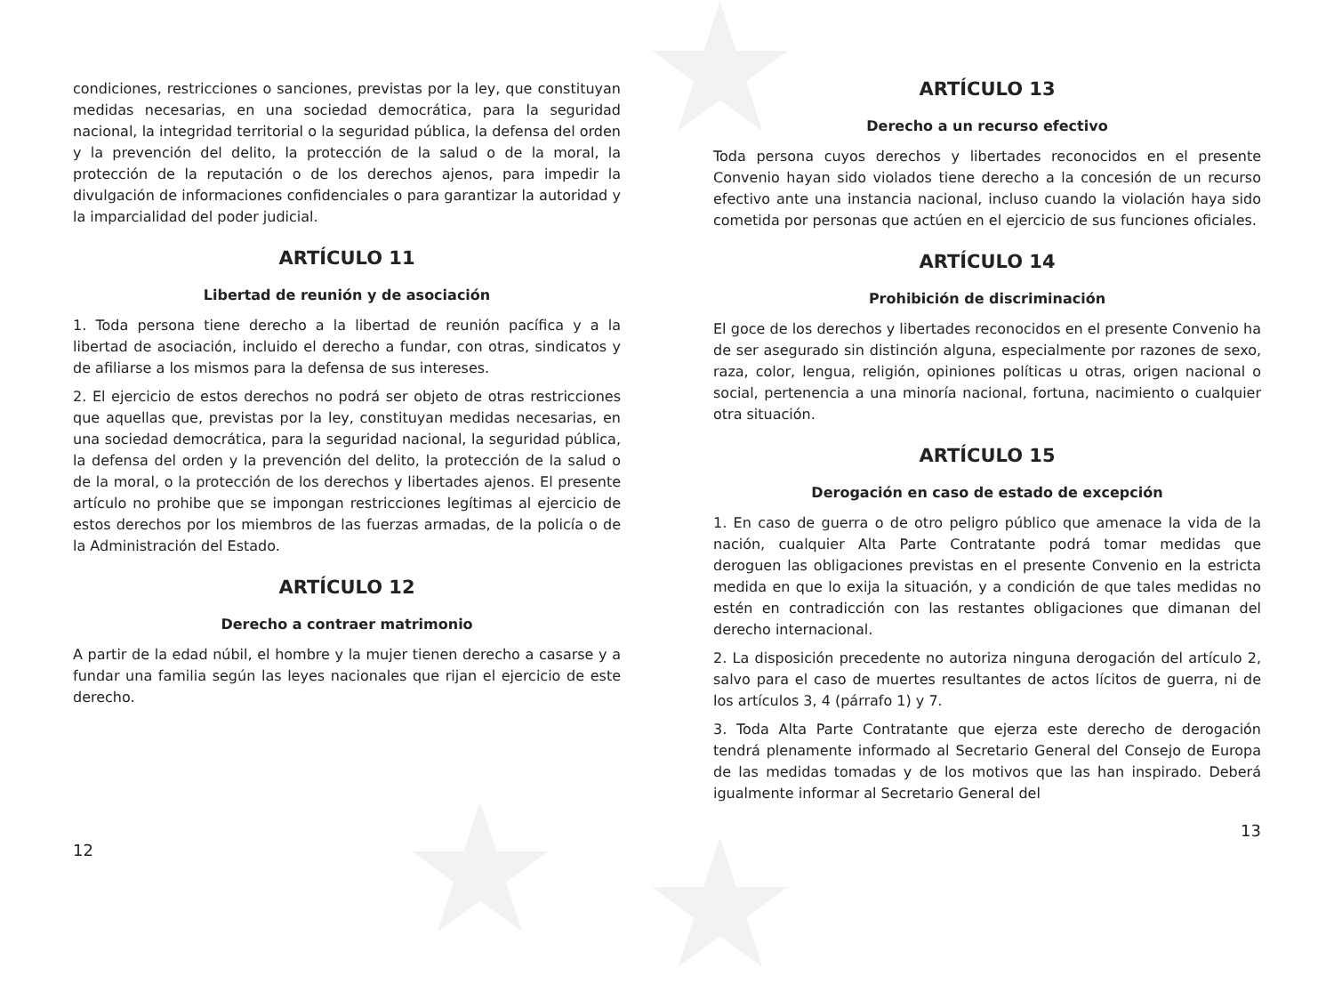★
★
★
condiciones, restricciones o sanciones, previstas por la ley, que constituyan medidas necesarias, en una sociedad democrática, para la seguridad nacional, la integridad territorial o la seguridad pública, la defensa del orden y la prevención del delito, la protección de la salud o de la moral, la protección de la reputación o de los derechos ajenos, para impedir la divulgación de informaciones confidenciales o para garantizar la autoridad y la imparcialidad del poder judicial.
ARTÍCULO 11
Libertad de reunión y de asociación
1. Toda persona tiene derecho a la libertad de reunión pacífica y a la libertad de asociación, incluido el derecho a fundar, con otras, sindicatos y de afiliarse a los mismos para la defensa de sus intereses.
2. El ejercicio de estos derechos no podrá ser objeto de otras restricciones que aquellas que, previstas por la ley, constituyan medidas necesarias, en una sociedad democrática, para la seguridad nacional, la seguridad pública, la defensa del orden y la prevención del delito, la protección de la salud o de la moral, o la protección de los derechos y libertades ajenos. El presente artículo no prohibe que se impongan restricciones legítimas al ejercicio de estos derechos por los miembros de las fuerzas armadas, de la policía o de la Administración del Estado.
ARTÍCULO 12
Derecho a contraer matrimonio
A partir de la edad núbil, el hombre y la mujer tienen derecho a casarse y a fundar una familia según las leyes nacionales que rijan el ejercicio de este derecho.
12
ARTÍCULO 13
Derecho a un recurso efectivo
Toda persona cuyos derechos y libertades reconocidos en el presente Convenio hayan sido violados tiene derecho a la concesión de un recurso efectivo ante una instancia nacional, incluso cuando la violación haya sido cometida por personas que actúen en el ejercicio de sus funciones oficiales.
ARTÍCULO 14
Prohibición de discriminación
El goce de los derechos y libertades reconocidos en el presente Convenio ha de ser asegurado sin distinción alguna, especialmente por razones de sexo, raza, color, lengua, religión, opiniones políticas u otras, origen nacional o social, pertenencia a una minoría nacional, fortuna, nacimiento o cualquier otra situación.
ARTÍCULO 15
Derogación en caso de estado de excepción
1. En caso de guerra o de otro peligro público que amenace la vida de la nación, cualquier Alta Parte Contratante podrá tomar medidas que deroguen las obligaciones previstas en el presente Convenio en la estricta medida en que lo exija la situación, y a condición de que tales medidas no estén en contradicción con las restantes obligaciones que dimanan del derecho internacional.
2. La disposición precedente no autoriza ninguna derogación del artículo 2, salvo para el caso de muertes resultantes de actos lícitos de guerra, ni de los artículos 3, 4 (párrafo 1) y 7.
3. Toda Alta Parte Contratante que ejerza este derecho de derogación tendrá plenamente informado al Secretario General del Consejo de Europa de las medidas tomadas y de los motivos que las han inspirado. Deberá igualmente informar al Secretario General del
13